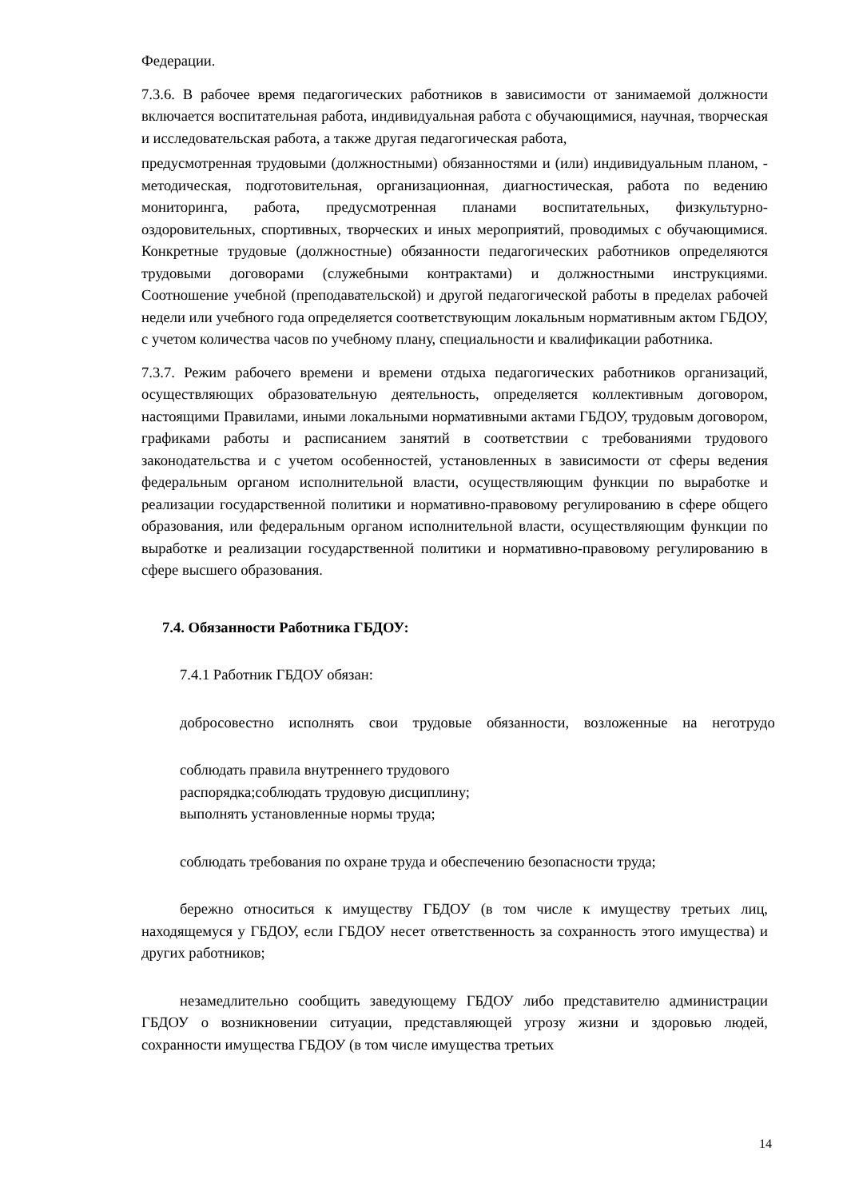Федерации.
7.3.6. В рабочее время педагогических работников в зависимости от занимаемой должности включается воспитательная работа, индивидуальная работа с обучающимися, научная, творческая и исследовательская работа, а также другая педагогическая работа,
предусмотренная трудовыми (должностными) обязанностями и (или) индивидуальным планом, - методическая, подготовительная, организационная, диагностическая, работа по ведению мониторинга, работа, предусмотренная планами воспитательных, физкультурно- оздоровительных, спортивных, творческих и иных мероприятий, проводимых с обучающимися. Конкретные трудовые (должностные) обязанности педагогических работников определяются трудовыми договорами (служебными контрактами) и должностными инструкциями. Соотношение учебной (преподавательской) и другой педагогической работы в пределах рабочей недели или учебного года определяется соответствующим локальным нормативным актом ГБДОУ, с учетом количества часов по учебному плану, специальности и квалификации работника.
7.3.7. Режим рабочего времени и времени отдыха педагогических работников организаций, осуществляющих образовательную деятельность, определяется коллективным договором, настоящими Правилами, иными локальными нормативными актами ГБДОУ, трудовым договором, графиками работы и расписанием занятий в соответствии с требованиями трудового законодательства и с учетом особенностей, установленных в зависимости от сферы ведения федеральным органом исполнительной власти, осуществляющим функции по выработке и реализации государственной политики и нормативно-правовому регулированию в сфере общего образования, или федеральным органом исполнительной власти, осуществляющим функции по выработке и реализации государственной политики и нормативно-правовому регулированию в сфере высшего образования.
7.4. Обязанности Работника ГБДОУ:
7.4.1 Работник ГБДОУ обязан:
добросовестно исполнять свои трудовые обязанности, возложенные на неготрудо
соблюдать правила внутреннего трудового
распорядка;соблюдать трудовую дисциплину;
выполнять установленные нормы труда;
соблюдать требования по охране труда и обеспечению безопасности труда;
бережно относиться к имуществу ГБДОУ (в том числе к имуществу третьих лиц, находящемуся у ГБДОУ, если ГБДОУ несет ответственность за сохранность этого имущества) и других работников;
незамедлительно сообщить заведующему ГБДОУ либо представителю администрации ГБДОУ о возникновении ситуации, представляющей угрозу жизни и здоровью людей, сохранности имущества ГБДОУ (в том числе имущества третьих
14